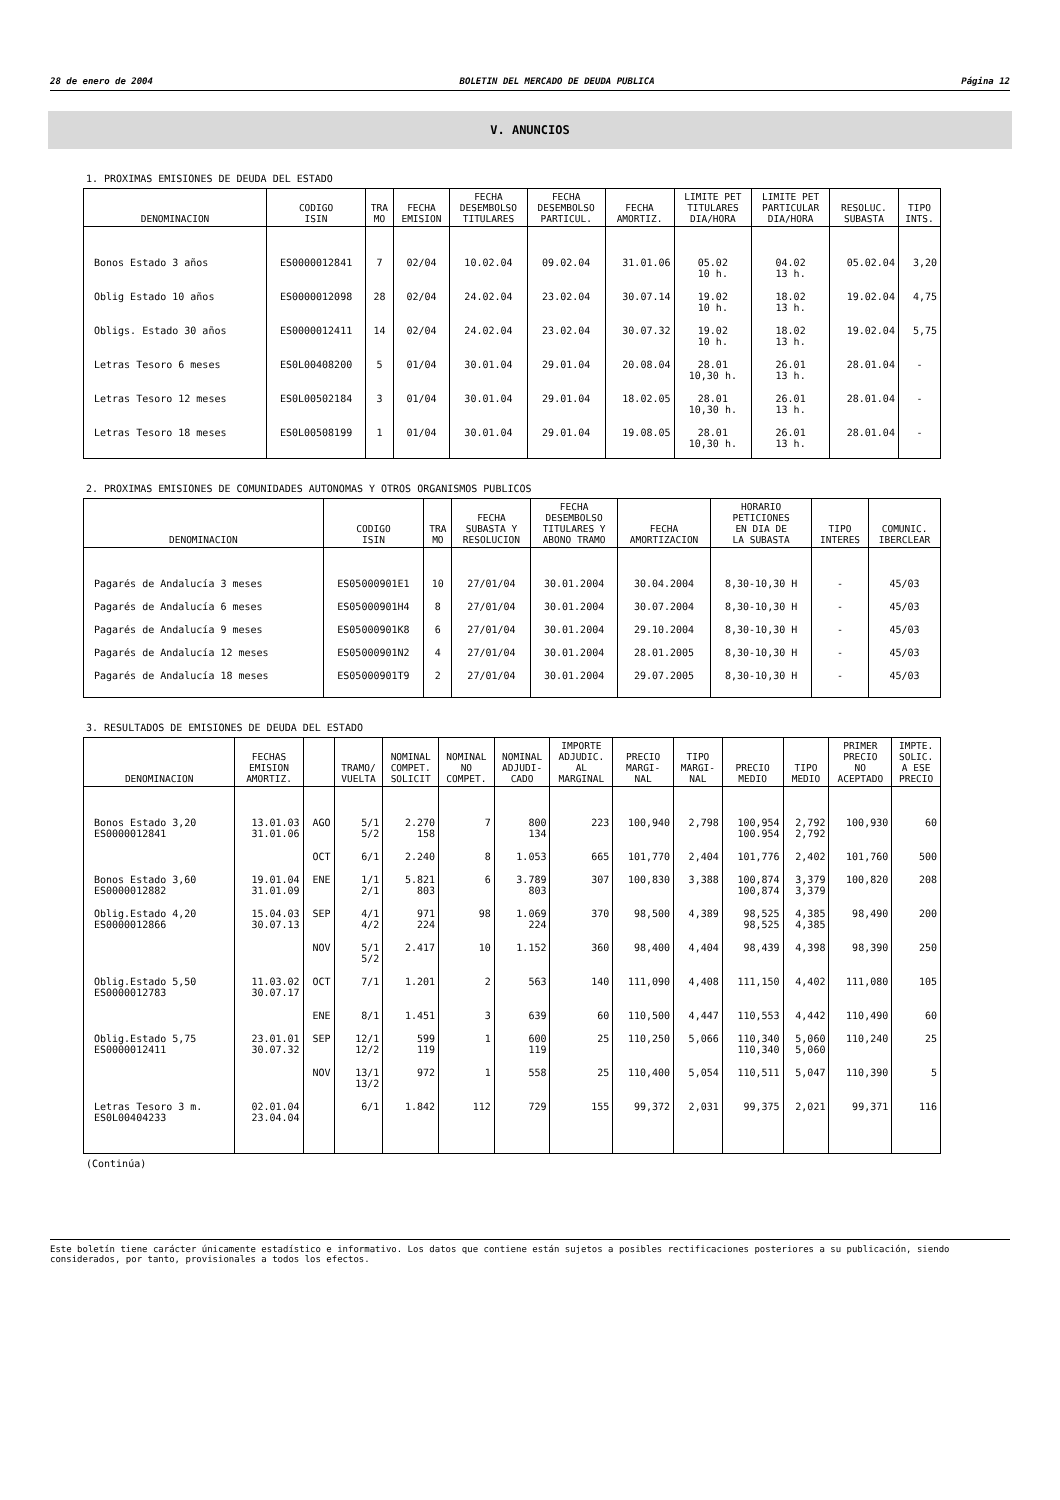28 de enero de 2004 BOLETIN DEL MERCADO DE DEUDA PUBLICA Página 12
V. ANUNCIOS
1. PROXIMAS EMISIONES DE DEUDA DEL ESTADO
| DENOMINACION | CODIGO ISIN | TRA MO | FECHA EMISION | FECHA DESEMBOLSO TITULARES | FECHA DESEMBOLSO PARTICUL. | FECHA AMORTIZ. | LIMITE PET TITULARES DIA/HORA | LIMITE PET PARTICULAR DIA/HORA | RESOLUC. SUBASTA | TIPO INTS. |
| --- | --- | --- | --- | --- | --- | --- | --- | --- | --- | --- |
| Bonos Estado 3 años | ES0000012841 | 7 | 02/04 | 10.02.04 | 09.02.04 | 31.01.06 | 05.02 10 h. | 04.02 13 h. | 05.02.04 | 3,20 |
| Oblig Estado 10 años | ES0000012098 | 28 | 02/04 | 24.02.04 | 23.02.04 | 30.07.14 | 19.02 10 h. | 18.02 13 h. | 19.02.04 | 4,75 |
| Obligs. Estado 30 años | ES0000012411 | 14 | 02/04 | 24.02.04 | 23.02.04 | 30.07.32 | 19.02 10 h. | 18.02 13 h. | 19.02.04 | 5,75 |
| Letras Tesoro 6 meses | ES0L00408200 | 5 | 01/04 | 30.01.04 | 29.01.04 | 20.08.04 | 28.01 10,30 h. | 26.01 13 h. | 28.01.04 | - |
| Letras Tesoro 12 meses | ES0L00502184 | 3 | 01/04 | 30.01.04 | 29.01.04 | 18.02.05 | 28.01 10,30 h. | 26.01 13 h. | 28.01.04 | - |
| Letras Tesoro 18 meses | ES0L00508199 | 1 | 01/04 | 30.01.04 | 29.01.04 | 19.08.05 | 28.01 10,30 h. | 26.01 13 h. | 28.01.04 | - |
2. PROXIMAS EMISIONES DE COMUNIDADES AUTONOMAS Y OTROS ORGANISMOS PUBLICOS
| DENOMINACION | CODIGO ISIN | TRA MO | FECHA SUBASTA Y RESOLUCION | FECHA DESEMBOLSO TITULARES Y ABONO TRAMO | FECHA AMORTIZACION | HORARIO PETICIONES EN DIA DE LA SUBASTA | TIPO INTERES | COMUNIC. IBERCLEAR |
| --- | --- | --- | --- | --- | --- | --- | --- | --- |
| Pagarés de Andalucía 3 meses | ES05000901E1 | 10 | 27/01/04 | 30.01.2004 | 30.04.2004 | 8,30-10,30 H | - | 45/03 |
| Pagarés de Andalucía 6 meses | ES05000901H4 | 8 | 27/01/04 | 30.01.2004 | 30.07.2004 | 8,30-10,30 H | - | 45/03 |
| Pagarés de Andalucía 9 meses | ES05000901K8 | 6 | 27/01/04 | 30.01.2004 | 29.10.2004 | 8,30-10,30 H | - | 45/03 |
| Pagarés de Andalucía 12 meses | ES05000901N2 | 4 | 27/01/04 | 30.01.2004 | 28.01.2005 | 8,30-10,30 H | - | 45/03 |
| Pagarés de Andalucía 18 meses | ES05000901T9 | 2 | 27/01/04 | 30.01.2004 | 29.07.2005 | 8,30-10,30 H | - | 45/03 |
3. RESULTADOS DE EMISIONES DE DEUDA DEL ESTADO
| DENOMINACION | FECHAS EMISION AMORTIZ. | | TRAMO/ VUELTA | NOMINAL COMPET. SOLICIT | NOMINAL NO COMPET. | NOMINAL ADJUDI- CADO | IMPORTE ADJUDIC. AL MARGINAL | PRECIO MARGI- NAL | TIPO MARGI- NAL | PRECIO MEDIO | TIPO MEDIO | PRIMER PRECIO NO ACEPTADO | IMPTE. SOLIC. A ESE PRECIO |
| --- | --- | --- | --- | --- | --- | --- | --- | --- | --- | --- | --- | --- | --- |
| Bonos Estado 3,20 ES0000012841 | 13.01.03 31.01.06 | AGO | 5/1 5/2 | 2.270 158 | 7 | 800 134 | 223 | 100,940 | 2,798 | 100,954 100.954 | 2,792 2,792 | 100,930 | 60 |
| | | OCT | 6/1 | 2.240 | 8 | 1.053 | 665 | 101,770 | 2,404 | 101,776 | 2,402 | 101,760 | 500 |
| Bonos Estado 3,60 ES0000012882 | 19.01.04 31.01.09 | ENE | 1/1 2/1 | 5.821 803 | 6 | 3.789 803 | 307 | 100,830 | 3,388 | 100,874 100,874 | 3,379 3,379 | 100,820 | 208 |
| Oblig.Estado 4,20 ES0000012866 | 15.04.03 30.07.13 | SEP | 4/1 4/2 | 971 224 | 98 | 1.069 224 | 370 | 98,500 | 4,389 | 98,525 98,525 | 4,385 4,385 | 98,490 | 200 |
| | | NOV | 5/1 5/2 | 2.417 | 10 | 1.152 | 360 | 98,400 | 4,404 | 98,439 | 4,398 | 98,390 | 250 |
| Oblig.Estado 5,50 ES0000012783 | 11.03.02 30.07.17 | OCT | 7/1 | 1.201 | 2 | 563 | 140 | 111,090 | 4,408 | 111,150 | 4,402 | 111,080 | 105 |
| | | ENE | 8/1 | 1.451 | 3 | 639 | 60 | 110,500 | 4,447 | 110,553 | 4,442 | 110,490 | 60 |
| Oblig.Estado 5,75 ES0000012411 | 23.01.01 30.07.32 | SEP | 12/1 12/2 | 599 119 | 1 | 600 119 | 25 | 110,250 | 5,066 | 110,340 110,340 | 5,060 5,060 | 110,240 | 25 |
| | | NOV | 13/1 13/2 | 972 | 1 | 558 | 25 | 110,400 | 5,054 | 110,511 | 5,047 | 110,390 | 5 |
| Letras Tesoro 3 m. ES0L00404233 | 02.01.04 23.04.04 | | 6/1 | 1.842 | 112 | 729 | 155 | 99,372 | 2,031 | 99,375 | 2,021 | 99,371 | 116 |
(Continúa)
Este boletín tiene carácter únicamente estadístico e informativo. Los datos que contiene están sujetos a posibles rectificaciones posteriores a su publicación, siendo considerados, por tanto, provisionales a todos los efectos.